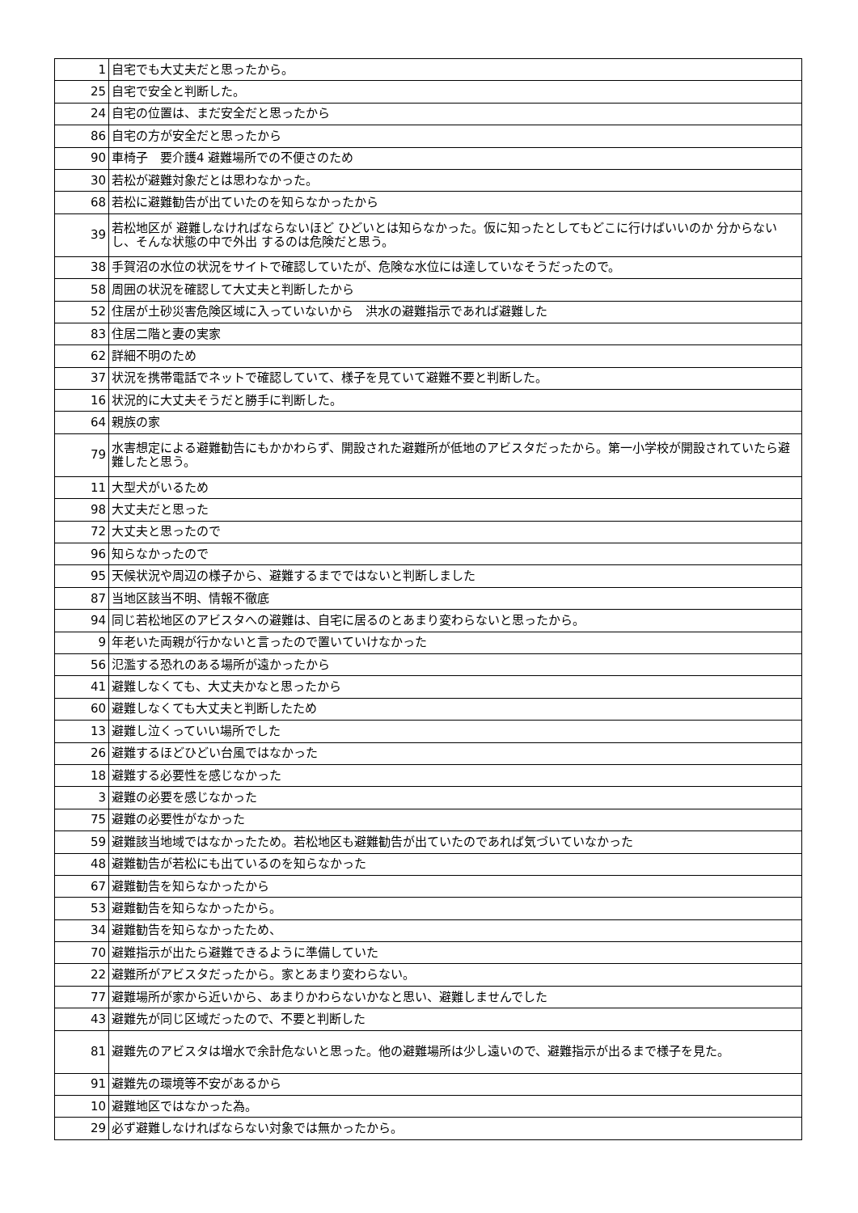| 1 | 自宅でも大丈夫だと思ったから。 |
| 25 | 自宅で安全と判断した。 |
| 24 | 自宅の位置は、まだ安全だと思ったから |
| 86 | 自宅の方が安全だと思ったから |
| 90 | 車椅子 要介護4 避難場所での不便さのため |
| 30 | 若松が避難対象だとは思わなかった。 |
| 68 | 若松に避難勧告が出ていたのを知らなかったから |
| 39 | 若松地区が 避難しなければならないほど ひどいとは知らなかった。仮に知ったとしてもどこに行けばいいのか 分からないし、そんな状態の中で外出 するのは危険だと思う。 |
| 38 | 手賀沼の水位の状況をサイトで確認していたが、危険な水位には達していなそうだったので。 |
| 58 | 周囲の状況を確認して大丈夫と判断したから |
| 52 | 住居が土砂災害危険区域に入っていないから 洪水の避難指示であれば避難した |
| 83 | 住居二階と妻の実家 |
| 62 | 詳細不明のため |
| 37 | 状況を携帯電話でネットで確認していて、様子を見ていて避難不要と判断した。 |
| 16 | 状況的に大丈夫そうだと勝手に判断した。 |
| 64 | 親族の家 |
| 79 | 水害想定による避難勧告にもかかわらず、開設された避難所が低地のアビスタだったから。第一小学校が開設されていたら避難したと思う。 |
| 11 | 大型犬がいるため |
| 98 | 大丈夫だと思った |
| 72 | 大丈夫と思ったので |
| 96 | 知らなかったので |
| 95 | 天候状況や周辺の様子から、避難するまでではないと判断しました |
| 87 | 当地区該当不明、情報不徹底 |
| 94 | 同じ若松地区のアビスタへの避難は、自宅に居るのとあまり変わらないと思ったから。 |
| 9 | 年老いた両親が行かないと言ったので置いていけなかった |
| 56 | 氾濫する恐れのある場所が遠かったから |
| 41 | 避難しなくても、大丈夫かなと思ったから |
| 60 | 避難しなくても大丈夫と判断したため |
| 13 | 避難し泣くっていい場所でした |
| 26 | 避難するほどひどい台風ではなかった |
| 18 | 避難する必要性を感じなかった |
| 3 | 避難の必要を感じなかった |
| 75 | 避難の必要性がなかった |
| 59 | 避難該当地域ではなかったため。若松地区も避難勧告が出ていたのであれば気づいていなかった |
| 48 | 避難勧告が若松にも出ているのを知らなかった |
| 67 | 避難勧告を知らなかったから |
| 53 | 避難勧告を知らなかったから。 |
| 34 | 避難勧告を知らなかったため、 |
| 70 | 避難指示が出たら避難できるように準備していた |
| 22 | 避難所がアビスタだったから。家とあまり変わらない。 |
| 77 | 避難場所が家から近いから、あまりかわらないかなと思い、避難しませんでした |
| 43 | 避難先が同じ区域だったので、不要と判断した |
| 81 | 避難先のアビスタは増水で余計危ないと思った。他の避難場所は少し遠いので、避難指示が出るまで様子を見た。 |
| 91 | 避難先の環境等不安があるから |
| 10 | 避難地区ではなかった為。 |
| 29 | 必ず避難しなければならない対象では無かったから。 |